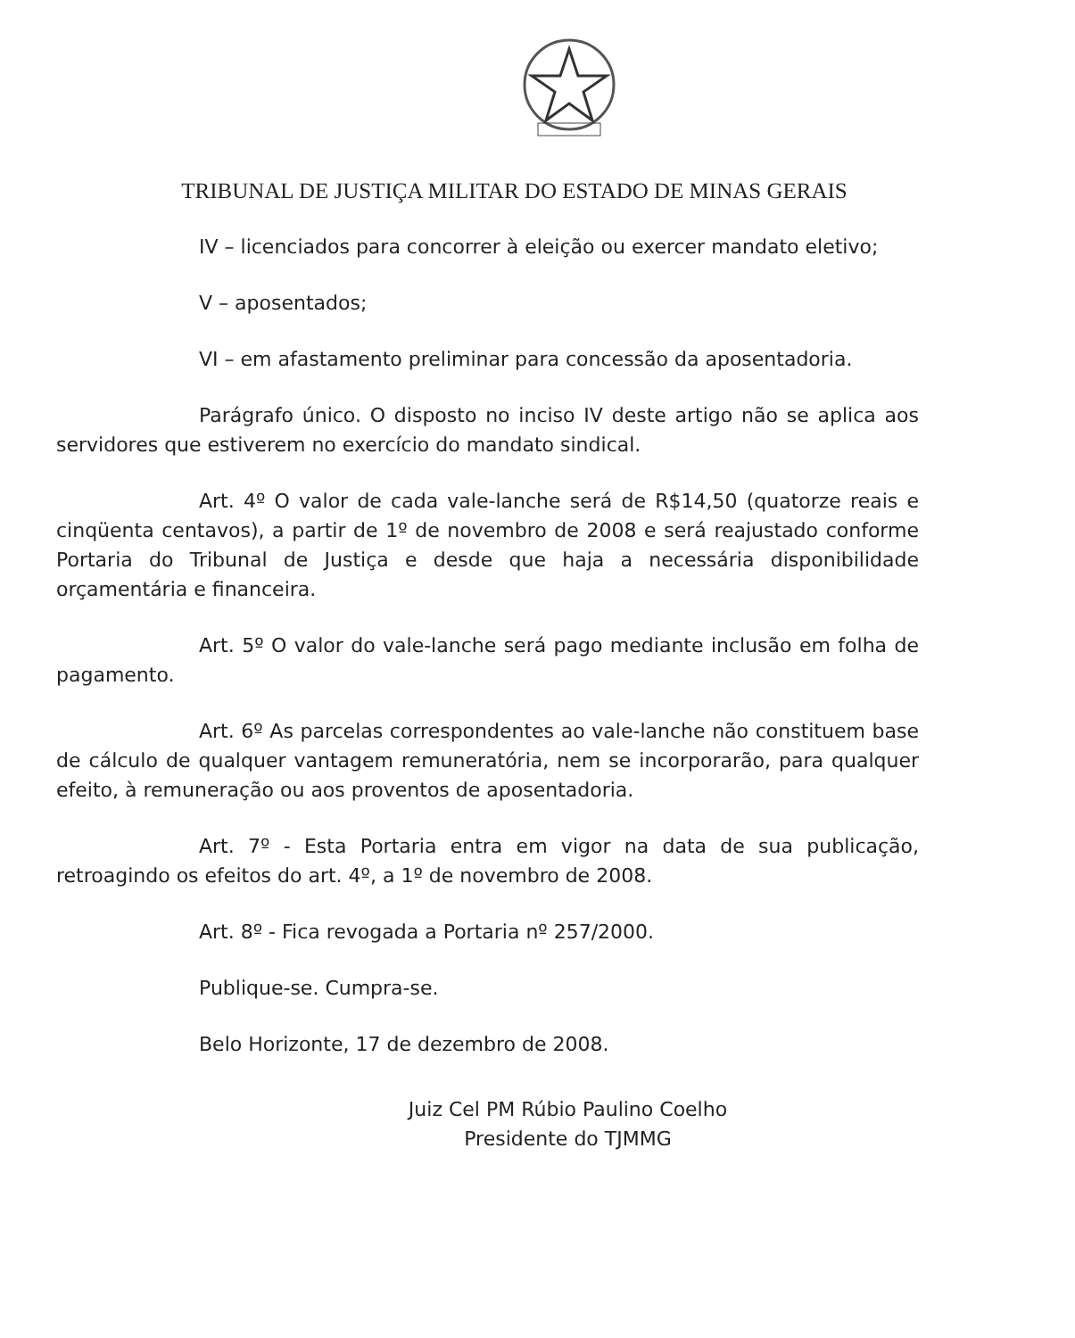TRIBUNAL DE JUSTIÇA MILITAR DO ESTADO DE MINAS GERAIS
IV – licenciados para concorrer à eleição ou exercer mandato eletivo;
V – aposentados;
VI – em afastamento preliminar para concessão da aposentadoria.
Parágrafo único. O disposto no inciso IV deste artigo não se aplica aos servidores que estiverem no exercício do mandato sindical.
Art. 4º O valor de cada vale-lanche será de R$14,50 (quatorze reais e cinqüenta centavos), a partir de 1º de novembro de 2008 e será reajustado conforme Portaria do Tribunal de Justiça e desde que haja a necessária disponibilidade orçamentária e financeira.
Art. 5º O valor do vale-lanche será pago mediante inclusão em folha de pagamento.
Art. 6º As parcelas correspondentes ao vale-lanche não constituem base de cálculo de qualquer vantagem remuneratória, nem se incorporarão, para qualquer efeito, à remuneração ou aos proventos de aposentadoria.
Art. 7º - Esta Portaria entra em vigor na data de sua publicação, retroagindo os efeitos do art. 4º, a 1º de novembro de 2008.
Art. 8º - Fica revogada a Portaria nº 257/2000.
Publique-se. Cumpra-se.
Belo Horizonte, 17 de dezembro de 2008.
Juiz Cel PM Rúbio Paulino Coelho
Presidente do TJMMG